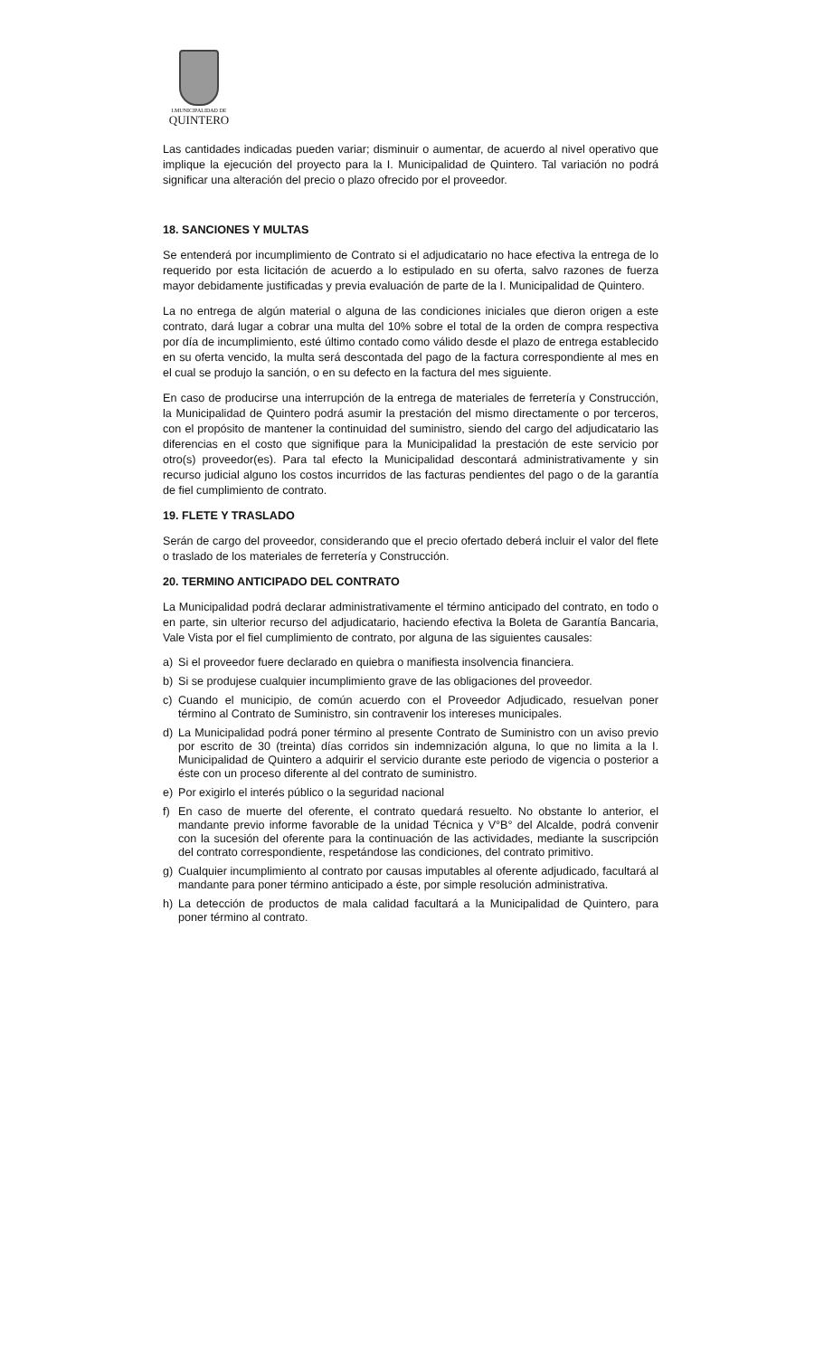I.MUNICIPALIDAD DE
QUINTERO
Las cantidades indicadas pueden variar; disminuir o aumentar, de acuerdo al nivel operativo que implique la ejecución del proyecto para la I. Municipalidad de Quintero. Tal variación no podrá significar una alteración del precio o plazo ofrecido por el proveedor.
18. SANCIONES Y MULTAS
Se entenderá por incumplimiento de Contrato si el adjudicatario no hace efectiva la entrega de lo requerido por esta licitación de acuerdo a lo estipulado en su oferta, salvo razones de fuerza mayor debidamente justificadas y previa evaluación de parte de la I. Municipalidad de Quintero.
La no entrega de algún material o alguna de las condiciones iniciales que dieron origen a este contrato, dará lugar a cobrar una multa del 10% sobre el total de la orden de compra respectiva por día de incumplimiento, esté último contado como válido desde el plazo de entrega establecido en su oferta vencido, la multa será descontada del pago de la factura correspondiente al mes en el cual se produjo la sanción, o en su defecto en la factura del mes siguiente.
En caso de producirse una interrupción de la entrega de materiales de ferretería y Construcción, la Municipalidad de Quintero podrá asumir la prestación del mismo directamente o por terceros, con el propósito de mantener la continuidad del suministro, siendo del cargo del adjudicatario las diferencias en el costo que signifique para la Municipalidad la prestación de este servicio por otro(s) proveedor(es). Para tal efecto la Municipalidad descontará administrativamente y sin recurso judicial alguno los costos incurridos de las facturas pendientes del pago o de la garantía de fiel cumplimiento de contrato.
19. FLETE Y TRASLADO
Serán de cargo del proveedor, considerando que el precio ofertado deberá incluir el valor del flete o traslado de los materiales de ferretería y Construcción.
20. TERMINO ANTICIPADO DEL CONTRATO
La Municipalidad podrá declarar administrativamente el término anticipado del contrato, en todo o en parte, sin ulterior recurso del adjudicatario, haciendo efectiva la Boleta de Garantía Bancaria, Vale Vista por el fiel cumplimiento de contrato, por alguna de las siguientes causales:
a) Si el proveedor fuere declarado en quiebra o manifiesta insolvencia financiera.
b) Si se produjese cualquier incumplimiento grave de las obligaciones del proveedor.
c) Cuando el municipio, de común acuerdo con el Proveedor Adjudicado, resuelvan poner término al Contrato de Suministro, sin contravenir los intereses municipales.
d) La Municipalidad podrá poner término al presente Contrato de Suministro con un aviso previo por escrito de 30 (treinta) días corridos sin indemnización alguna, lo que no limita a la I. Municipalidad de Quintero a adquirir el servicio durante este periodo de vigencia o posterior a éste con un proceso diferente al del contrato de suministro.
e) Por exigirlo el interés público o la seguridad nacional
f) En caso de muerte del oferente, el contrato quedará resuelto. No obstante lo anterior, el mandante previo informe favorable de la unidad Técnica y V°B° del Alcalde, podrá convenir con la sucesión del oferente para la continuación de las actividades, mediante la suscripción del contrato correspondiente, respetándose las condiciones, del contrato primitivo.
g) Cualquier incumplimiento al contrato por causas imputables al oferente adjudicado, facultará al mandante para poner término anticipado a éste, por simple resolución administrativa.
h) La detección de productos de mala calidad facultará a la Municipalidad de Quintero, para poner término al contrato.